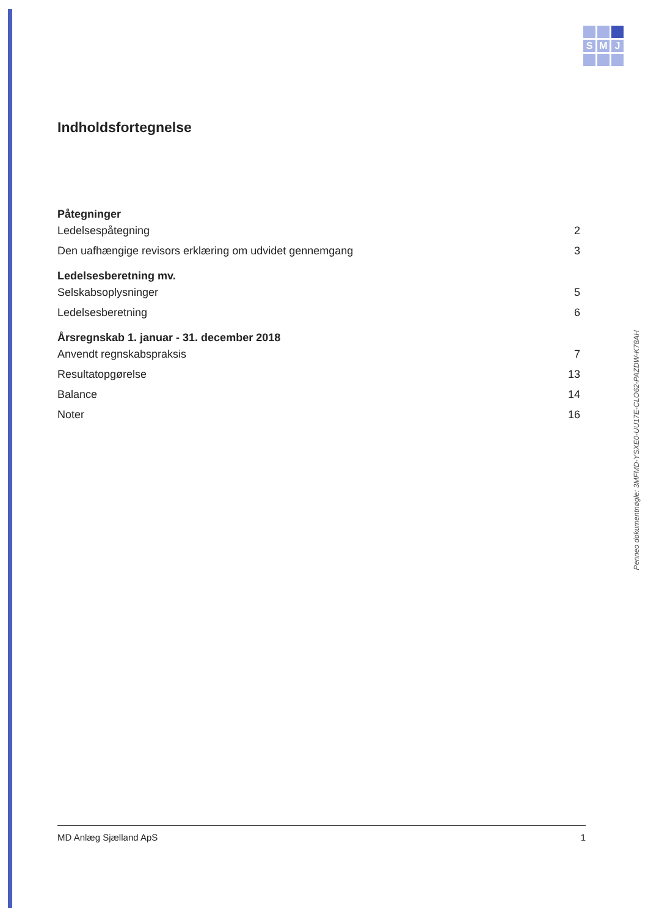S
M
J
Penneo dokumentnøgle: 3MFMD-YSXE0-UU17E-CLO62-PAZDW-K78AH
Indholdsfortegnelse
Påtegninger
Ledelsespåtegning 2
Den uafhængige revisors erklæring om udvidet gennemgang 3
Ledelsesberetning mv.
Selskabsoplysninger 5
Ledelsesberetning 6
Årsregnskab 1. januar - 31. december 2018
Anvendt regnskabspraksis 7
Resultatopgørelse 13
Balance 14
Noter 16
MD Anlæg Sjælland ApS 1